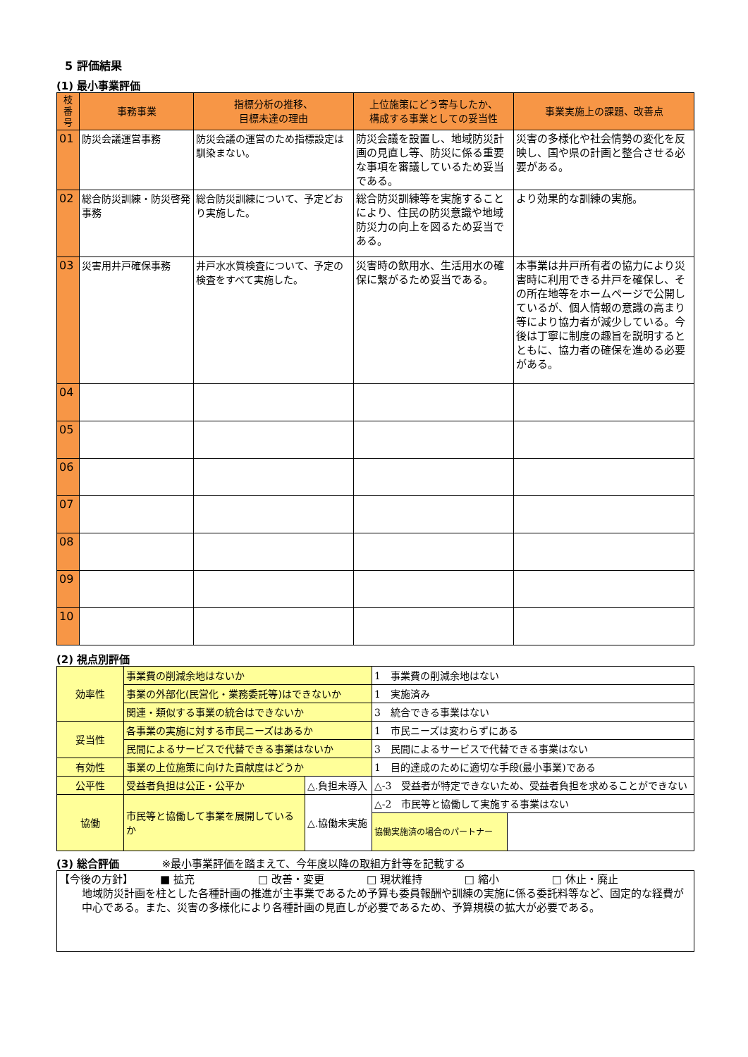5 評価結果
(1) 最小事業評価
| 枝 番 号 | 事務事業 | 指標分析の推移、 目標未達の理由 | 上位施策にどう寄与したか、 構成する事業としての妥当性 | 事業実施上の課題、改善点 |
| --- | --- | --- | --- | --- |
| 01 | 防災会議運営事務 | 防災会議の運営のため指標設定は馴染まない。 | 防災会議を設置し、地域防災計画の見直し等、防災に係る重要な事項を審議しているため妥当である。 | 災害の多様化や社会情勢の変化を反映し、国や県の計画と整合させる必要がある。 |
| 02 | 総合防災訓練・防災啓発事務 | 総合防災訓練について、予定どおり実施した。 | 総合防災訓練等を実施することにより、住民の防災意識や地域防災力の向上を図るため妥当である。 | より効果的な訓練の実施。 |
| 03 | 災害用井戸確保事務 | 井戸水水質検査について、予定の検査をすべて実施した。 | 災害時の飲用水、生活用水の確保に繋がるため妥当である。 | 本事業は井戸所有者の協力により災害時に利用できる井戸を確保し、その所在地等をホームページで公開しているが、個人情報の意識の高まり等により協力者が減少している。今後は丁寧に制度の趣旨を説明するとともに、協力者の確保を進める必要がある。 |
| 04 | | | | |
| 05 | | | | |
| 06 | | | | |
| 07 | | | | |
| 08 | | | | |
| 09 | | | | |
| 10 | | | | |
(2) 視点別評価
| 効率性 | 事業費の削減余地はないか | | 1 事業費の削減余地はない | |
| | 事業の外部化(民営化・業務委託等)はできないか | | 1 実施済み | |
| | 関連・類似する事業の統合はできないか | | 3 統合できる事業はない | |
| 妥当性 | 各事業の実施に対する市民ニーズはあるか | | 1 市民ニーズは変わらずにある | |
| | 民間によるサービスで代替できる事業はないか | | 3 民間によるサービスで代替できる事業はない | |
| 有効性 | 事業の上位施策に向けた貢献度はどうか | | 1 目的達成のために適切な手段(最小事業)である | |
| 公平性 | 受益者負担は公正・公平か | △.負担未導入 | △-3 受益者が特定できないため、受益者負担を求めることができない | |
| 協働 | 市民等と協働して事業を展開しているか | △.協働未実施 | △-2 市民等と協働して実施する事業はない | |
| | | | 協働実施済の場合のパートナー | |
(3) 総合評価　　　　※最小事業評価を踏まえて、今年度以降の取組方針等を記載する
| 【今後の方針】 ■ 拡充 □ 改善・変更 □ 現状維持 □ 縮小 □ 休止・廃止 地域防災計画を柱とした各種計画の推進が主事業であるため予算も委員報酬や訓練の実施に係る委託料等など、固定的な経費が中心である。また、災害の多様化により各種計画の見直しが必要であるため、予算規模の拡大が必要である。 |